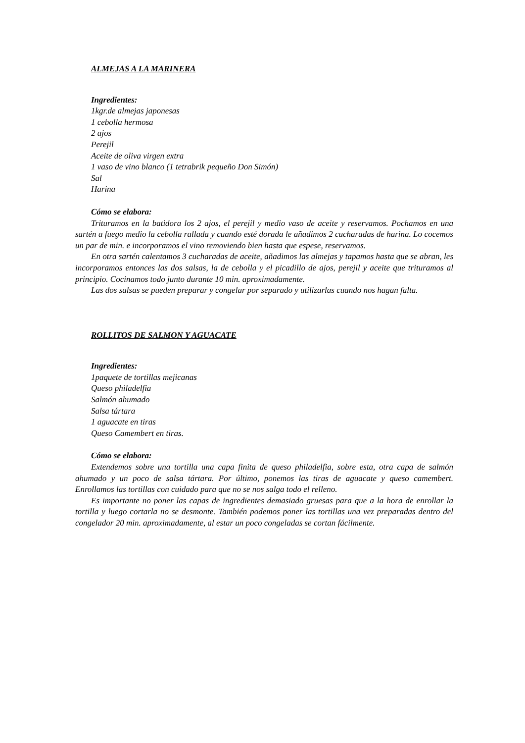ALMEJAS A LA MARINERA
Ingredientes:
1kgr.de almejas japonesas
1 cebolla hermosa
2 ajos
Perejil
Aceite de oliva virgen extra
1 vaso de vino blanco (1 tetrabrik pequeño Don Simón)
Sal
Harina
Cómo se elabora:
Trituramos en la batidora los 2 ajos, el perejil y medio vaso de aceite y reservamos. Pochamos en una sartén a fuego medio la cebolla rallada y cuando esté dorada le añadimos 2 cucharadas de harina. Lo cocemos un par de min. e incorporamos el vino removiendo bien hasta que espese, reservamos.
En otra sartén calentamos 3 cucharadas de aceite, añadimos las almejas y tapamos hasta que se abran, les incorporamos entonces las dos salsas, la de cebolla y el picadillo de ajos, perejil y aceite que trituramos al principio. Cocinamos todo junto durante 10 min. aproximadamente.
Las dos salsas se pueden preparar y congelar por separado y utilizarlas cuando nos hagan falta.
ROLLITOS DE SALMON Y AGUACATE
Ingredientes:
1paquete de tortillas mejicanas
Queso philadelfia
Salmón ahumado
Salsa tártara
1 aguacate en tiras
Queso Camembert en tiras.
Cómo se elabora:
Extendemos sobre una tortilla una capa finita de queso philadelfia, sobre esta, otra capa de salmón ahumado y un poco de salsa tártara. Por último, ponemos las tiras de aguacate y queso camembert. Enrollamos las tortillas con cuidado para que no se nos salga todo el relleno.
Es importante no poner las capas de ingredientes demasiado gruesas para que a la hora de enrollar la tortilla y luego cortarla no se desmonte. También podemos poner las tortillas una vez preparadas dentro del congelador 20 min. aproximadamente, al estar un poco congeladas se cortan fácilmente.